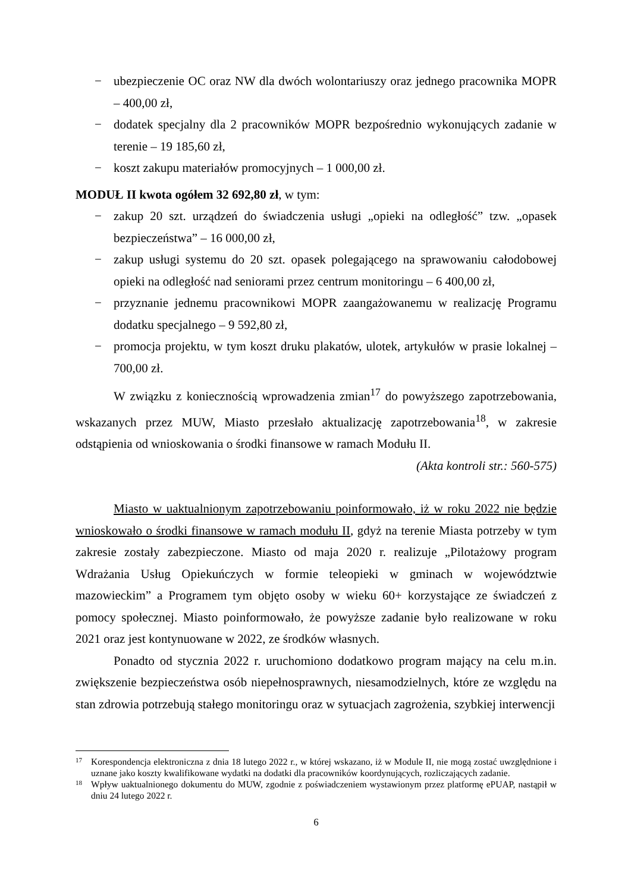− ubezpieczenie OC oraz NW dla dwóch wolontariuszy oraz jednego pracownika MOPR – 400,00 zł,
− dodatek specjalny dla 2 pracowników MOPR bezpośrednio wykonujących zadanie w terenie – 19 185,60 zł,
− koszt zakupu materiałów promocyjnych – 1 000,00 zł.
MODUŁ II kwota ogółem 32 692,80 zł, w tym:
− zakup 20 szt. urządzeń do świadczenia usługi „opieki na odległość” tzw. „opasek bezpieczeństwa” – 16 000,00 zł,
− zakup usługi systemu do 20 szt. opasek polegającego na sprawowaniu całodobowej opieki na odległość nad seniorami przez centrum monitoringu – 6 400,00 zł,
− przyznanie jednemu pracownikowi MOPR zaangażowanemu w realizację Programu dodatku specjalnego – 9 592,80 zł,
− promocja projektu, w tym koszt druku plakatów, ulotek, artykułów w prasie lokalnej – 700,00 zł.
W związku z koniecznością wprowadzenia zmian<sup>17</sup> do powyższego zapotrzebowania, wskazanych przez MUW, Miasto przesłało aktualizację zapotrzebowania<sup>18</sup>, w zakresie odstąpienia od wnioskowania o środki finansowe w ramach Modułu II.
(Akta kontroli str.: 560-575)
Miasto w uaktualnionym zapotrzebowaniu poinformowało, iż w roku 2022 nie będzie wnioskowało o środki finansowe w ramach modułu II, gdyż na terenie Miasta potrzeby w tym zakresie zostały zabezpieczone. Miasto od maja 2020 r. realizuje „Pilotażowy program Wdrażania Usług Opiekuńczych w formie teleopieki w gminach w województwie mazowieckim” a Programem tym objęto osoby w wieku 60+ korzystające ze świadczeń z pomocy społecznej. Miasto poinformowało, że powyższe zadanie było realizowane w roku 2021 oraz jest kontynuowane w 2022, ze środków własnych.
Ponadto od stycznia 2022 r. uruchomiono dodatkowo program mający na celu m.in. zwiększenie bezpieczeństwa osób niepełnosprawnych, niesamodzielnych, które ze względu na stan zdrowia potrzebują stałego monitoringu oraz w sytuacjach zagrożenia, szybkiej interwencji
<sup>17</sup> Korespondencja elektroniczna z dnia 18 lutego 2022 r., w której wskazano, iż w Module II, nie mogą zostać uwzględnione i uznane jako koszty kwalifikowane wydatki na dodatki dla pracowników koordynujących, rozliczających zadanie.
<sup>18</sup> Wpływ uaktualnionego dokumentu do MUW, zgodnie z poświadczeniem wystawionym przez platformę ePUAP, nastąpił w dniu 24 lutego 2022 r.
6